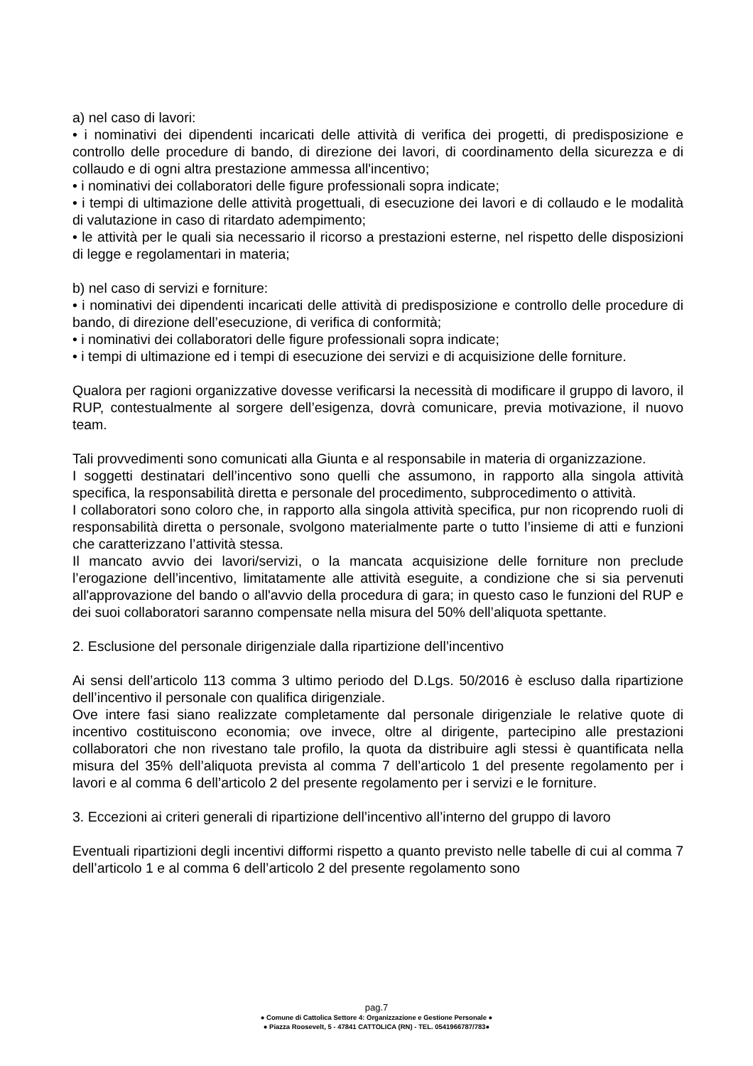a) nel caso di lavori:
• i nominativi dei dipendenti incaricati delle attività di verifica dei progetti, di predisposizione e controllo delle procedure di bando, di direzione dei lavori, di coordinamento della sicurezza e di collaudo e di ogni altra prestazione ammessa all'incentivo;
• i nominativi dei collaboratori delle figure professionali sopra indicate;
• i tempi di ultimazione delle attività progettuali, di esecuzione dei lavori e di collaudo e le modalità di valutazione in caso di ritardato adempimento;
• le attività per le quali sia necessario il ricorso a prestazioni esterne, nel rispetto delle disposizioni di legge e regolamentari in materia;
b) nel caso di servizi e forniture:
• i nominativi dei dipendenti incaricati delle attività di predisposizione e controllo delle procedure di bando, di direzione dell’esecuzione, di verifica di conformità;
• i nominativi dei collaboratori delle figure professionali sopra indicate;
• i tempi di ultimazione ed i tempi di esecuzione dei servizi e di acquisizione delle forniture.
Qualora per ragioni organizzative dovesse verificarsi la necessità di modificare il gruppo di lavoro, il RUP, contestualmente al sorgere dell’esigenza, dovrà comunicare, previa motivazione, il nuovo team.
Tali provvedimenti sono comunicati alla Giunta e al responsabile in materia di organizzazione.
I soggetti destinatari dell’incentivo sono quelli che assumono, in rapporto alla singola attività specifica, la responsabilità diretta e personale del procedimento, subprocedimento o attività.
I collaboratori sono coloro che, in rapporto alla singola attività specifica, pur non ricoprendo ruoli di responsabilità diretta o personale, svolgono materialmente parte o tutto l’insieme di atti e funzioni che caratterizzano l’attività stessa.
Il mancato avvio dei lavori/servizi, o la mancata acquisizione delle forniture non preclude l’erogazione dell’incentivo, limitatamente alle attività eseguite, a condizione che si sia pervenuti all'approvazione del bando o all'avvio della procedura di gara; in questo caso le funzioni del RUP e dei suoi collaboratori saranno compensate nella misura del 50% dell’aliquota spettante.
2. Esclusione del personale dirigenziale dalla ripartizione dell’incentivo
Ai sensi dell’articolo 113 comma 3 ultimo periodo del D.Lgs. 50/2016 è escluso dalla ripartizione dell’incentivo il personale con qualifica dirigenziale.
Ove intere fasi siano realizzate completamente dal personale dirigenziale le relative quote di incentivo costituiscono economia; ove invece, oltre al dirigente, partecipino alle prestazioni collaboratori che non rivestano tale profilo, la quota da distribuire agli stessi è quantificata nella misura del 35% dell’aliquota prevista al comma 7 dell’articolo 1 del presente regolamento per i lavori e al comma 6 dell’articolo 2 del presente regolamento per i servizi e le forniture.
3. Eccezioni ai criteri generali di ripartizione dell’incentivo all’interno del gruppo di lavoro
Eventuali ripartizioni degli incentivi difformi rispetto a quanto previsto nelle tabelle di cui al comma 7 dell’articolo 1 e al comma 6 dell’articolo 2 del presente regolamento sono
pag.7
● Comune di Cattolica Settore 4: Organizzazione e Gestione Personale ●
● Piazza Roosevelt, 5 - 47841 CATTOLICA (RN) - TEL. 0541966787/783●